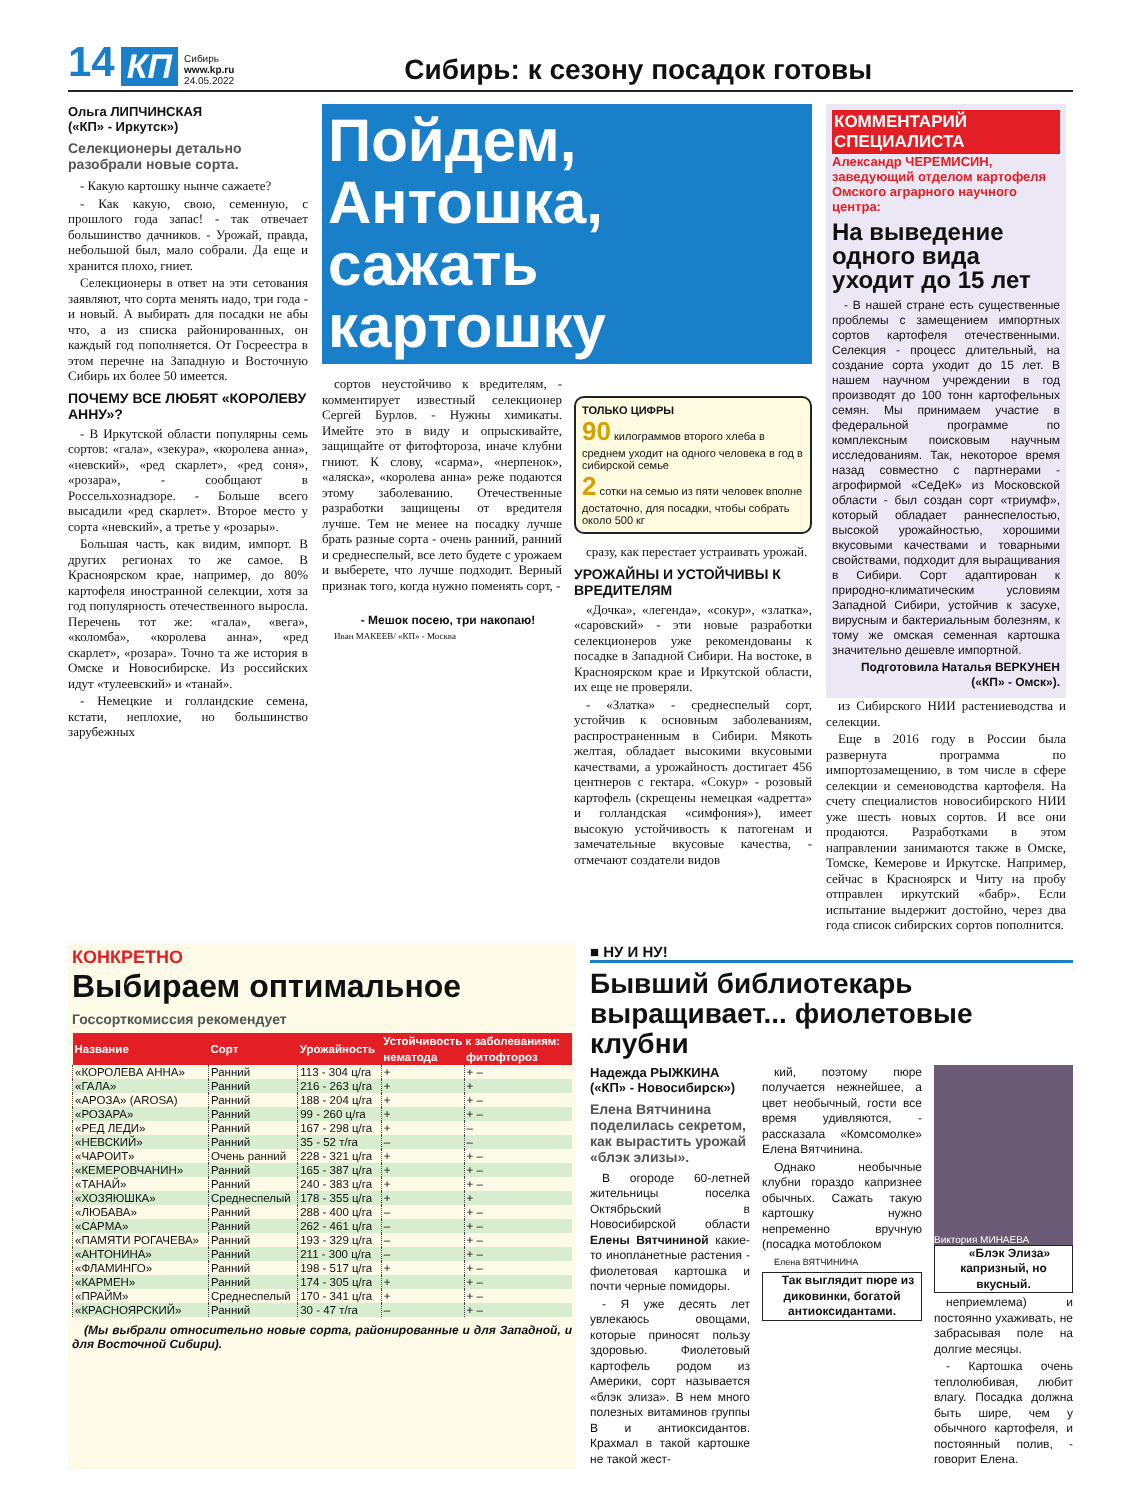14 КП Сибирь
www.kp.ru
24.05.2022 Сибирь: к сезону посадок готовы
Ольга ЛИПЧИНСКАЯ
(«КП» - Иркутск»)
Селекционеры детально разобрали новые сорта.
- Какую картошку нынче сажаете?
- Как какую, свою, семенную, с прошлого года запас! - так отвечает большинство дачников. - Урожай, правда, небольшой был, мало собрали. Да еще и хранится плохо, гниет.
Селекционеры в ответ на эти сетования заявляют, что сорта менять надо, три года - и новый. А выбирать для посадки не абы что, а из списка районированных, он каждый год пополняется. От Госреестра в этом перечне на Западную и Восточную Сибирь их более 50 имеется.
ПОЧЕМУ ВСЕ ЛЮБЯТ «КОРОЛЕВУ АННУ»?
- В Иркутской области популярны семь сортов: «гала», «зекура», «королева анна», «невский», «ред скарлет», «ред соня», «розара», - сообщают в Россельхознадзоре. - Больше всего высадили «ред скарлет». Второе место у сорта «невский», а третье у «розары».
Большая часть, как видим, импорт. В других регионах то же самое. В Красноярском крае, например, до 80% картофеля иностранной селекции, хотя за год популярность отечественного выросла. Перечень тот же: «гала», «вега», «коломба», «королева анна», «ред скарлет», «розара». Точно та же история в Омске и Новосибирске. Из российских идут «тулеевский» и «танай».
- Немецкие и голландские семена, кстати, неплохие, но большинство зарубежных
Пойдем, Антошка, сажать картошку
сортов неустойчиво к вредителям, - комментирует известный селекционер Сергей Бурлов. - Нужны химикаты. Имейте это в виду и опрыскивайте, защищайте от фитофтороза, иначе клубни гниют. К слову, «сарма», «нерпенок», «аляска», «королева анна» реже подаются этому заболеванию. Отечественные разработки защищены от вредителя лучше. Тем не менее на посадку лучше брать разные сорта - очень ранний, ранний и среднеспелый, все лето будете с урожаем и выберете, что лучше подходит. Верный признак того, когда нужно поменять сорт, -
- Мешок посею, три накопаю!
Иван МАКЕЕВ/ «КП» - Москва
ТОЛЬКО ЦИФРЫ
90 килограммов второго хлеба в среднем уходит на одного человека в год в сибирской семье
2 сотки на семью из пяти человек вполне достаточно, для посадки, чтобы собрать около 500 кг
сразу, как перестает устраивать урожай.
УРОЖАЙНЫ И УСТОЙЧИВЫ К ВРЕДИТЕЛЯМ
«Дочка», «легенда», «сокур», «златка», «саровский» - эти новые разработки селекционеров уже рекомендованы к посадке в Западной Сибири. На востоке, в Красноярском крае и Иркутской области, их еще не проверяли.
- «Златка» - среднеспелый сорт, устойчив к основным заболеваниям, распространенным в Сибири. Мякоть желтая, обладает высокими вкусовыми качествами, а урожайность достигает 456 центнеров с гектара. «Сокур» - розовый картофель (скрещены немецкая «адретта» и голландская «симфония»), имеет высокую устойчивость к патогенам и замечательные вкусовые качества, - отмечают создатели видов
КОММЕНТАРИЙ СПЕЦИАЛИСТА
Александр ЧЕРЕМИСИН, заведующий отделом картофеля Омского аграрного научного центра:
На выведение одного вида уходит до 15 лет
- В нашей стране есть существенные проблемы с замещением импортных сортов картофеля отечественными. Селекция - процесс длительный, на создание сорта уходит до 15 лет. В нашем научном учреждении в год производят до 100 тонн картофельных семян. Мы принимаем участие в федеральной программе по комплексным поисковым научным исследованиям. Так, некоторое время назад совместно с партнерами - агрофирмой «СеДеК» из Московской области - был создан сорт «триумф», который обладает раннеспелостью, высокой урожайностью, хорошими вкусовыми качествами и товарными свойствами, подходит для выращивания в Сибири. Сорт адаптирован к природно-климатическим условиям Западной Сибири, устойчив к засухе, вирусным и бактериальным болезням, к тому же омская семенная картошка значительно дешевле импортной.
Подготовила Наталья ВЕРКУНЕН («КП» - Омск»).
из Сибирского НИИ растениеводства и селекции.
Еще в 2016 году в России была развернута программа по импортозамещению, в том числе в сфере селекции и семеноводства картофеля. На счету специалистов новосибирского НИИ уже шесть новых сортов. И все они продаются. Разработками в этом направлении занимаются также в Омске, Томске, Кемерове и Иркутске. Например, сейчас в Красноярск и Читу на пробу отправлен иркутский «бабр». Если испытание выдержит достойно, через два года список сибирских сортов пополнится.
КОНКРЕТНО
Выбираем оптимальное
Госсорткомиссия рекомендует
| Название | Сорт | Урожайность | Устойчивость к заболеваниям: | |
| --- | --- | --- | --- | --- |
| | | | нематода | фитофтороз |
| «КОРОЛЕВА АННА» | Ранний | 113 - 304 ц/га | + | + – |
| «ГАЛА» | Ранний | 216 - 263 ц/га | + | + |
| «АРОЗА» (AROSA) | Ранний | 188 - 204 ц/га | + | + – |
| «РОЗАРА» | Ранний | 99 - 260 ц/га | + | + – |
| «РЕД ЛЕДИ» | Ранний | 167 - 298 ц/га | + | – |
| «НЕВСКИЙ» | Ранний | 35 - 52 т/га | – | – |
| «ЧАРОИТ» | Очень ранний | 228 - 321 ц/га | + | + – |
| «КЕМЕРОВЧАНИН» | Ранний | 165 - 387 ц/га | + | + – |
| «ТАНАЙ» | Ранний | 240 - 383 ц/га | + | + – |
| «ХОЗЯЮШКА» | Среднеспелый | 178 - 355 ц/га | + | + |
| «ЛЮБАВА» | Ранний | 288 - 400 ц/га | – | + – |
| «САРМА» | Ранний | 262 - 461 ц/га | – | + – |
| «ПАМЯТИ РОГАЧЕВА» | Ранний | 193 - 329 ц/га | – | + – |
| «АНТОНИНА» | Ранний | 211 - 300 ц/га | – | + – |
| «ФЛАМИНГО» | Ранний | 198 - 517 ц/га | + | + – |
| «КАРМЕН» | Ранний | 174 - 305 ц/га | + | + – |
| «ПРАЙМ» | Среднеспелый | 170 - 341 ц/га | + | + – |
| «КРАСНОЯРСКИЙ» | Ранний | 30 - 47 т/га | – | + – |
(Мы выбрали относительно новые сорта, районированные и для Западной, и для Восточной Сибири).
■ НУ И НУ!
Бывший библиотекарь выращивает... фиолетовые клубни
Надежда РЫЖКИНА («КП» - Новосибирск»)
Елена Вятчинина поделилась секретом, как вырастить урожай «блэк элизы».
В огороде 60-летней жительницы поселка Октябрьский в Новосибирской области Елены Вятчининой какие-то инопланетные растения - фиолетовая картошка и почти черные помидоры.
- Я уже десять лет увлекаюсь овощами, которые приносят пользу здоровью. Фиолетовый картофель родом из Америки, сорт называется «блэк элиза». В нем много полезных витаминов группы В и антиоксидантов. Крахмал в такой картошке не такой жест-
кий, поэтому пюре получается нежнейшее, а цвет необычный, гости все время удивляются, - рассказала «Комсомолке» Елена Вятчинина.
Однако необычные клубни гораздо капризнее обычных. Сажать такую картошку нужно непременно вручную (посадка мотоблоком
Елена ВЯТЧИНИНА
Так выглядит пюре из диковинки, богатой антиоксидантами.
Виктория МИНАЕВА
«Блэк Элиза» капризный, но вкусный.
неприемлема) и постоянно ухаживать, не забрасывая поле на долгие месяцы.
- Картошка очень теплолюбивая, любит влагу. Посадка должна быть шире, чем у обычного картофеля, и постоянный полив, - говорит Елена.